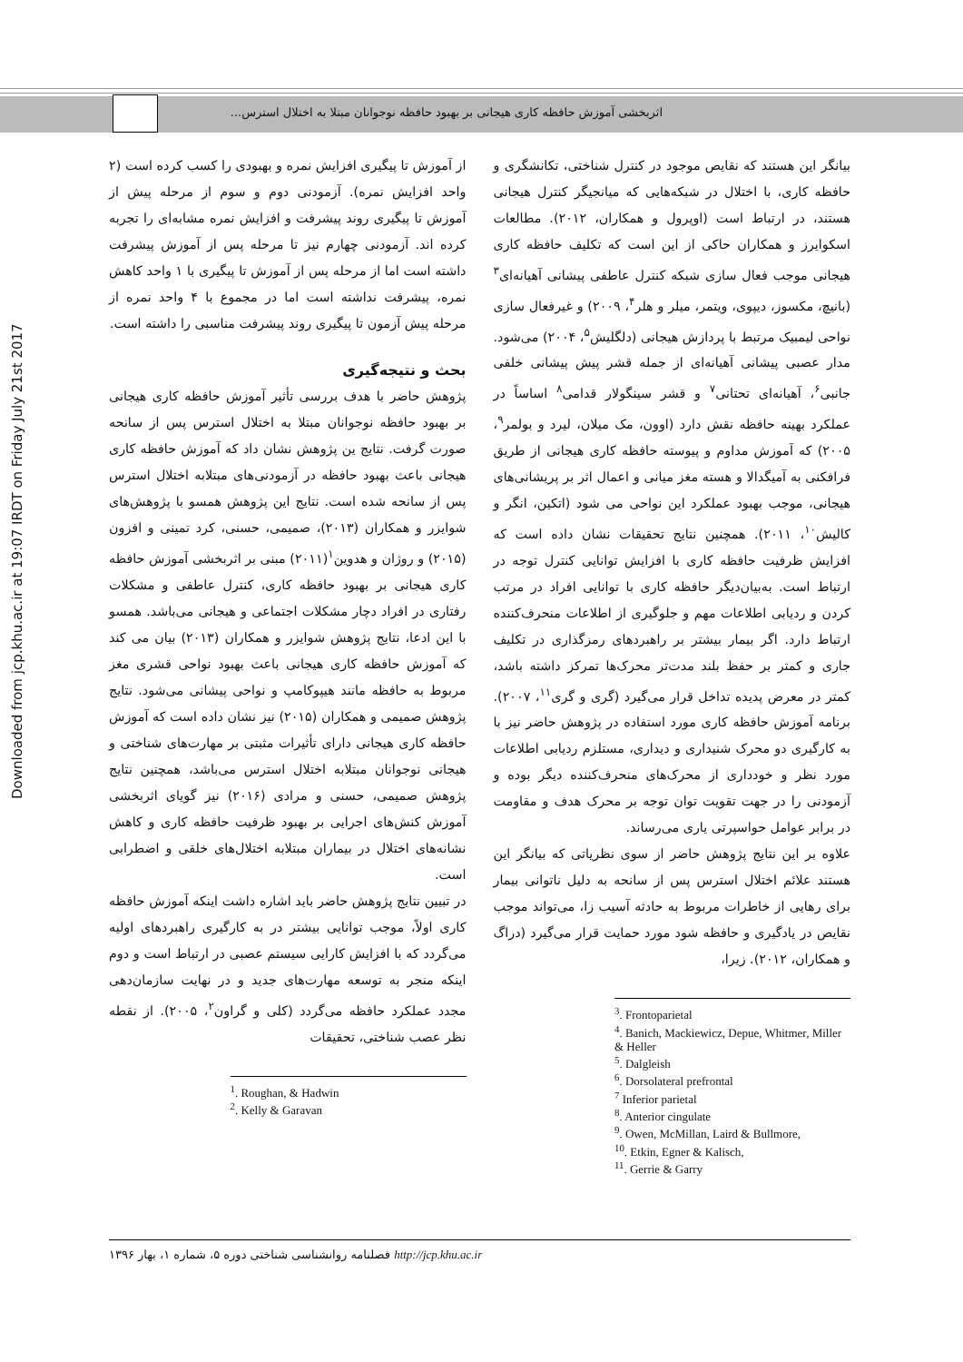اثربخشی آموزش حافظه کاری هیجانی بر بهبود حافظه نوجوانان مبتلا به اختلال استرس...
Downloaded from jcp.khu.ac.ir at 19:07 IRDT on Friday July 21st 2017
از آموزش تا پیگیری افزایش نمره و بهبودی را کسب کرده است (۲ واحد افزایش نمره). آزمودنی دوم و سوم از مرحله پیش از آموزش تا پیگیری روند پیشرفت و افزایش نمره مشابه‌ای را تجربه کرده اند. آزمودنی چهارم نیز تا مرحله پس از آموزش پیشرفت داشته است اما از مرحله پس از آموزش تا پیگیری با ۱ واحد کاهش نمره، پیشرفت نداشته است اما در مجموع با ۴ واحد نمره از مرحله پیش آزمون تا پیگیری روند پیشرفت مناسبی را داشته است.
بحث و نتیجه‌گیری
پژوهش حاضر با هدف بررسی تأثیر آموزش حافظه کاری هیجانی بر بهبود حافظه نوجوانان مبتلا به اختلال استرس پس از سانحه صورت گرفت. نتایج ین پژوهش نشان داد که آموزش حافظه کاری هیجانی باعث بهبود حافظه در آزمودنی‌های مبتلابه اختلال استرس پس از سانحه شده است. نتایج این پژوهش همسو با پژوهش‌های شوایزر و همکاران (۲۰۱۳)، صمیمی، حسنی، کرد تمینی و افزون (۲۰۱۵) و روژان و هدوین<sup>۱</sup>(۲۰۱۱) مبنی بر اثربخشی آموزش حافظه کاری هیجانی بر بهبود حافظه کاری، کنترل عاطفی و مشکلات رفتاری در افراد دچار مشکلات اجتماعی و هیجانی می‌باشد. همسو با این ادعا، نتایج پژوهش شوایزر و همکاران (۲۰۱۳) بیان می کند که آموزش حافظه کاری هیجانی باعث بهبود نواحی قشری مغز مربوط به حافظه مانند هیپوکامپ و نواحی پیشانی می‌شود. نتایج پژوهش صمیمی و همکاران (۲۰۱۵) نیز نشان داده است که آموزش حافظه کاری هیجانی دارای تأثیرات مثبتی بر مهارت‌های شناختی و هیجانی نوجوانان مبتلابه اختلال استرس می‌باشد، همچنین نتایج پژوهش صمیمی، حسنی و مرادی (۲۰۱۶) نیز گویای اثربخشی آموزش کنش‌های اجرایی بر بهبود ظرفیت حافظه کاری و کاهش نشانه‌های اختلال در بیماران مبتلابه اختلال‌های خلقی و اضطرابی است.
در تبیین نتایج پژوهش حاضر باید اشاره داشت اینکه آموزش حافظه کاری اولاً، موجب توانایی بیشتر در به کارگیری راهبردهای اولیه می‌گردد که با افزایش کارایی سیستم عصبی در ارتباط است و دوم اینکه منجر به توسعه مهارت‌های جدید و در نهایت سازمان‌دهی مجدد عملکرد حافظه می‌گردد (کلی و گراون<sup>۲</sup>، ۲۰۰۵). از نقطه نظر عصب شناختی، تحقیقات
<sup>1</sup>. Roughan, & Hadwin
<sup>2</sup>. Kelly & Garavan
بیانگر این هستند که نقایص موجود در کنترل شناختی، تکانشگری و حافظه کاری، با اختلال در شبکه‌هایی که میانجیگر کنترل هیجانی هستند، در ارتباط است (اوپرول و همکاران، ۲۰۱۲). مطالعات اسکوایرز و همکاران حاکی از این است که تکلیف حافظه کاری هیجانی موجب فعال سازی شبکه کنترل عاطفی پیشانی آهیانه‌ای<sup>۳</sup> (بانیچ، مکسوز، دیپوی، ویتمر، میلر و هلر<sup>۴</sup>، ۲۰۰۹) و غیرفعال سازی نواحی لیمبیک مرتبط با پردازش هیجانی (دلگلیش<sup>۵</sup>، ۲۰۰۴) می‌شود. مدار عصبی پیشانی آهیانه‌ای از جمله قشر پیش پیشانی خلفی جانبی<sup>۶</sup>، آهیانه‌ای تحتانی<sup>۷</sup> و قشر سینگولار قدامی<sup>۸</sup> اساساً در عملکرد بهینه حافظه نقش دارد (اوون، مک میلان، لیرد و بولمر<sup>۹</sup>، ۲۰۰۵) که آموزش مداوم و پیوسته حافظه کاری هیجانی از طریق فرافکنی به آمیگدالا و هسته مغز میانی و اعمال اثر بر پریشانی‌های هیجانی، موجب بهبود عملکرد این نواحی می شود (اتکین، انگر و کالیش<sup>۱۰</sup>، ۲۰۱۱). همچنین نتایج تحقیقات نشان داده است که افزایش ظرفیت حافظه کاری با افزایش توانایی کنترل توجه در ارتباط است. به‌بیان‌دیگر حافظه کاری با توانایی افراد در مرتب کردن و ردیابی اطلاعات مهم و جلوگیری از اطلاعات منحرف‌کننده ارتباط دارد. اگر بیمار بیشتر بر راهبردهای رمزگذاری در تکلیف جاری و کمتر بر حفظ بلند مدت‌تر محرک‌ها تمرکز داشته باشد، کمتر در معرض پدیده تداخل قرار می‌گیرد (گری و گری<sup>۱۱</sup>، ۲۰۰۷). برنامه آموزش حافظه کاری مورد استفاده در پژوهش حاضر نیز با به کارگیری دو محرک شنیداری و دیداری، مستلزم ردیابی اطلاعات مورد نظر و خودداری از محرک‌های منحرف‌کننده دیگر بوده و آزمودنی را در جهت تقویت توان توجه بر محرک هدف و مقاومت در برابر عوامل حواسپرتی یاری می‌رساند.
علاوه بر این نتایج پژوهش حاضر از سوی نظریاتی که بیانگر این هستند علائم اختلال استرس پس از سانحه به دلیل ناتوانی بیمار برای رهایی از خاطرات مربوط به حادثه آسیب زا، می‌تواند موجب نقایص در یادگیری و حافظه شود مورد حمایت قرار می‌گیرد (دراگ و همکاران، ۲۰۱۲). زیرا،
<sup>3</sup>. Frontoparietal
<sup>4</sup>. Banich, Mackiewicz, Depue, Whitmer, Miller & Heller
<sup>5</sup>. Dalgleish
<sup>6</sup>. Dorsolateral prefrontal
<sup>7</sup> Inferior parietal
<sup>8</sup>. Anterior cingulate
<sup>9</sup>. Owen, McMillan, Laird & Bullmore,
<sup>10</sup>. Etkin, Egner & Kalisch,
<sup>11</sup>. Gerrie & Garry
http://jcp.khu.ac.ir فصلنامه روانشناسی شناختی دوره ۵، شماره ۱، بهار ۱۳۹۶